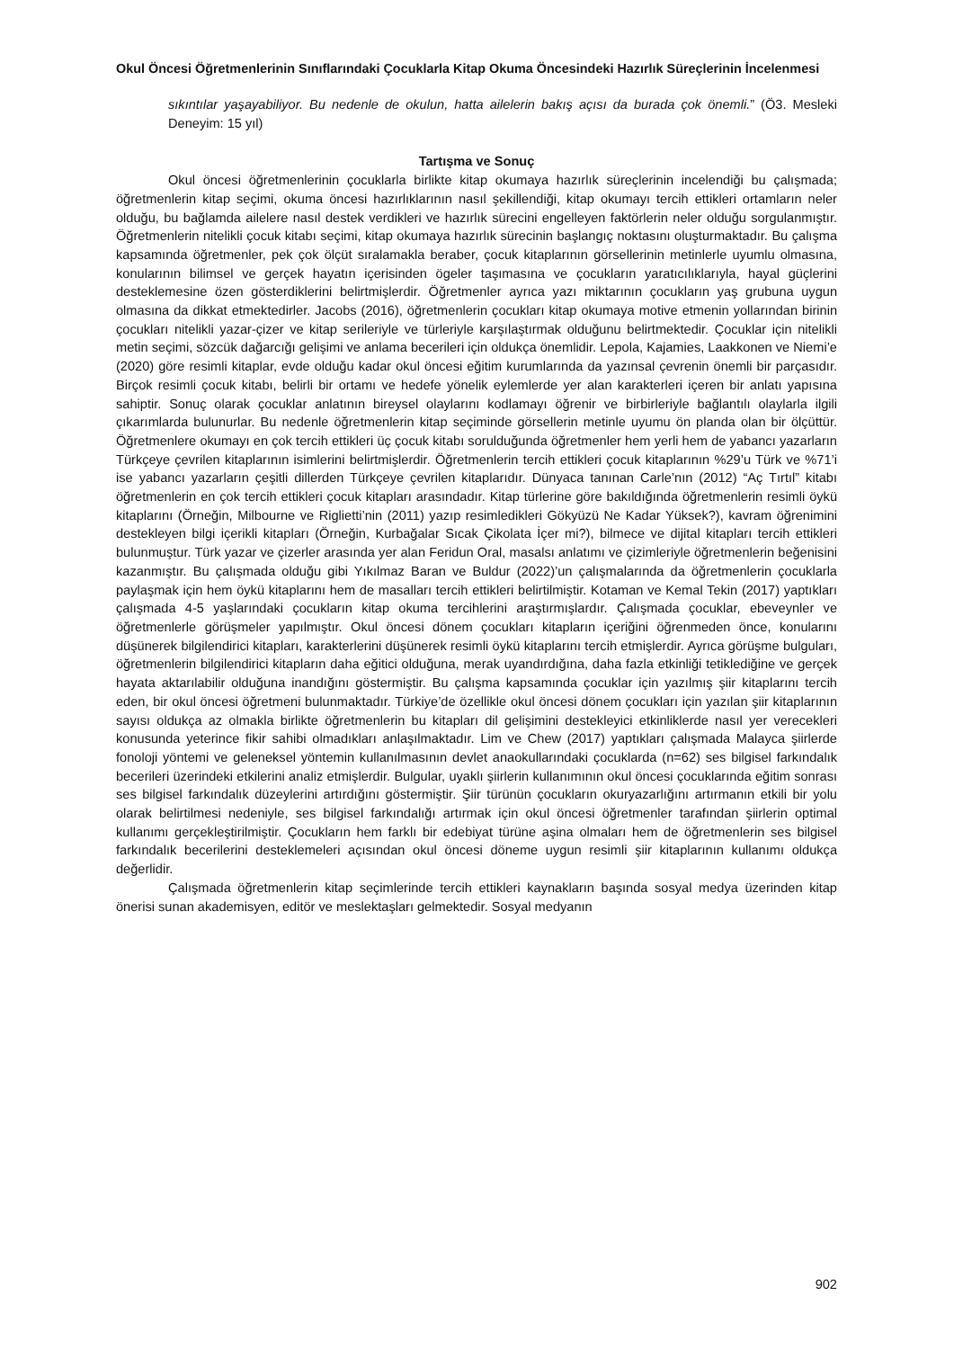Okul Öncesi Öğretmenlerinin Sınıflarındaki Çocuklarla Kitap Okuma Öncesindeki Hazırlık Süreçlerinin İncelenmesi
sıkıntılar yaşayabiliyor. Bu nedenle de okulun, hatta ailelerin bakış açısı da burada çok önemli.” (Ö3. Mesleki Deneyim: 15 yıl)
Tartışma ve Sonuç
Okul öncesi öğretmenlerinin çocuklarla birlikte kitap okumaya hazırlık süreçlerinin incelendiği bu çalışmada; öğretmenlerin kitap seçimi, okuma öncesi hazırlıklarının nasıl şekillendiği, kitap okumayı tercih ettikleri ortamların neler olduğu, bu bağlamda ailelere nasıl destek verdikleri ve hazırlık sürecini engelleyen faktörlerin neler olduğu sorgulanmıştır. Öğretmenlerin nitelikli çocuk kitabı seçimi, kitap okumaya hazırlık sürecinin başlangıç noktasını oluşturmaktadır. Bu çalışma kapsamında öğretmenler, pek çok ölçüt sıralamakla beraber, çocuk kitaplarının görsellerinin metinlerle uyumlu olmasına, konularının bilimsel ve gerçek hayatın içerisinden ögeler taşımasına ve çocukların yaratıcılıklarıyla, hayal güçlerini desteklemesine özen gösterdiklerini belirtmişlerdir. Öğretmenler ayrıca yazı miktarının çocukların yaş grubuna uygun olmasına da dikkat etmektedirler. Jacobs (2016), öğretmenlerin çocukları kitap okumaya motive etmenin yollarından birinin çocukları nitelikli yazar-çizer ve kitap serileriyle ve türleriyle karşılaştırmak olduğunu belirtmektedir. Çocuklar için nitelikli metin seçimi, sözcük dağarcığı gelişimi ve anlama becerileri için oldukça önemlidir. Lepola, Kajamies, Laakkonen ve Niemi’e (2020) göre resimli kitaplar, evde olduğu kadar okul öncesi eğitim kurumlarında da yazınsal çevrenin önemli bir parçasıdır. Birçok resimli çocuk kitabı, belirli bir ortamı ve hedefe yönelik eylemlerde yer alan karakterleri içeren bir anlatı yapısına sahiptir. Sonuç olarak çocuklar anlatının bireysel olaylarını kodlamayı öğrenir ve birbirleriyle bağlantılı olaylarla ilgili çıkarımlarda bulunurlar. Bu nedenle öğretmenlerin kitap seçiminde görsellerin metinle uyumu ön planda olan bir ölçüttür. Öğretmenlere okumayı en çok tercih ettikleri üç çocuk kitabı sorulduğunda öğretmenler hem yerli hem de yabancı yazarların Türkçeye çevrilen kitaplarının isimlerini belirtmişlerdir. Öğretmenlerin tercih ettikleri çocuk kitaplarının %29’u Türk ve %71’i ise yabancı yazarların çeşitli dillerden Türkçeye çevrilen kitaplarıdır. Dünyaca tanınan Carle’nın (2012) “Aç Tırtıl” kitabı öğretmenlerin en çok tercih ettikleri çocuk kitapları arasındadır. Kitap türlerine göre bakıldığında öğretmenlerin resimli öykü kitaplarını (Örneğin, Milbourne ve Riglietti’nin (2011) yazıp resimledikleri Gökyüzü Ne Kadar Yüksek?), kavram öğrenimini destekleyen bilgi içerikli kitapları (Örneğin, Kurbağalar Sıcak Çikolata İçer mi?), bilmece ve dijital kitapları tercih ettikleri bulunmuştur. Türk yazar ve çizerler arasında yer alan Feridun Oral, masalsı anlatımı ve çizimleriyle öğretmenlerin beğenisini kazanmıştır. Bu çalışmada olduğu gibi Yıkılmaz Baran ve Buldur (2022)’un çalışmalarında da öğretmenlerin çocuklarla paylaşmak için hem öykü kitaplarını hem de masalları tercih ettikleri belirtilmiştir. Kotaman ve Kemal Tekin (2017) yaptıkları çalışmada 4-5 yaşlarındaki çocukların kitap okuma tercihlerini araştırmışlardır. Çalışmada çocuklar, ebeveynler ve öğretmenlerle görüşmeler yapılmıştır. Okul öncesi dönem çocukları kitapların içeriğini öğrenmeden önce, konularını düşünerek bilgilendirici kitapları, karakterlerini düşünerek resimli öykü kitaplarını tercih etmişlerdir. Ayrıca görüşme bulguları, öğretmenlerin bilgilendirici kitapların daha eğitici olduğuna, merak uyandırdığına, daha fazla etkinliği tetiklediğine ve gerçek hayata aktarılabilir olduğuna inandığını göstermiştir. Bu çalışma kapsamında çocuklar için yazılmış şiir kitaplarını tercih eden, bir okul öncesi öğretmeni bulunmaktadır. Türkiye’de özellikle okul öncesi dönem çocukları için yazılan şiir kitaplarının sayısı oldukça az olmakla birlikte öğretmenlerin bu kitapları dil gelişimini destekleyici etkinliklerde nasıl yer verecekleri konusunda yeterince fikir sahibi olmadıkları anlaşılmaktadır. Lim ve Chew (2017) yaptıkları çalışmada Malayca şiirlerde fonoloji yöntemi ve geleneksel yöntemin kullanılmasının devlet anaokullarındaki çocuklarda (n=62) ses bilgisel farkındalık becerileri üzerindeki etkilerini analiz etmişlerdir. Bulgular, uyaklı şiirlerin kullanımının okul öncesi çocuklarında eğitim sonrası ses bilgisel farkındalık düzeylerini artırdığını göstermiştir. Şiir türünün çocukların okuryazarlığını artırmanın etkili bir yolu olarak belirtilmesi nedeniyle, ses bilgisel farkındalığı artırmak için okul öncesi öğretmenler tarafından şiirlerin optimal kullanımı gerçekleştirilmiştir. Çocukların hem farklı bir edebiyat türüne aşina olmaları hem de öğretmenlerin ses bilgisel farkındalık becerilerini desteklemeleri açısından okul öncesi döneme uygun resimli şiir kitaplarının kullanımı oldukça değerlidir.
Çalışmada öğretmenlerin kitap seçimlerinde tercih ettikleri kaynakların başında sosyal medya üzerinden kitap önerisi sunan akademisyen, editör ve meslektaşları gelmektedir. Sosyal medyanın
902